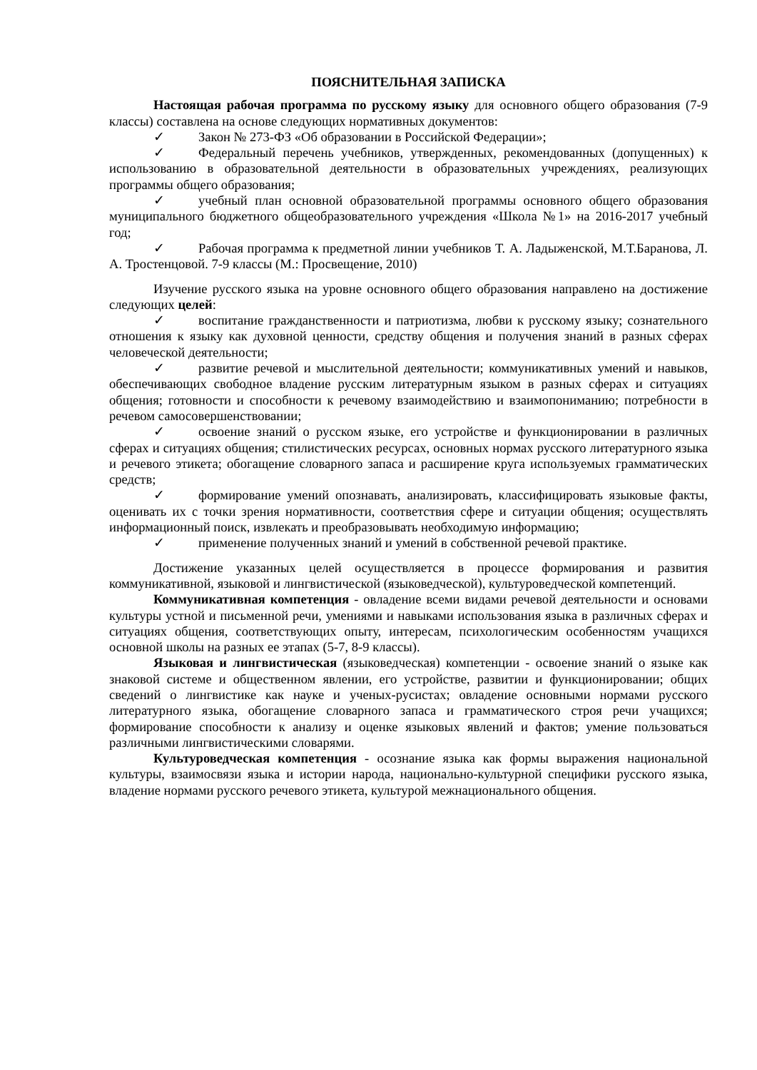ПОЯСНИТЕЛЬНАЯ ЗАПИСКА
Настоящая рабочая программа по русскому языку для основного общего образования (7-9 классы) составлена на основе следующих нормативных документов:
✓ Закон № 273-ФЗ «Об образовании в Российской Федерации»;
✓ Федеральный перечень учебников, утвержденных, рекомендованных (допущенных) к использованию в образовательной деятельности в образовательных учреждениях, реализующих программы общего образования;
✓ учебный план основной образовательной программы основного общего образования муниципального бюджетного общеобразовательного учреждения «Школа №1» на 2016-2017 учебный год;
✓ Рабочая программа к предметной линии учебников Т. А. Ладыженской, М.Т.Баранова, Л. А. Тростенцовой. 7-9 классы (М.: Просвещение, 2010)
Изучение русского языка на уровне основного общего образования направлено на достижение следующих целей:
✓ воспитание гражданственности и патриотизма, любви к русскому языку; сознательного отношения к языку как духовной ценности, средству общения и получения знаний в разных сферах человеческой деятельности;
✓ развитие речевой и мыслительной деятельности; коммуникативных умений и навыков, обеспечивающих свободное владение русским литературным языком в разных сферах и ситуациях общения; готовности и способности к речевому взаимодействию и взаимопониманию; потребности в речевом самосовершенствовании;
✓ освоение знаний о русском языке, его устройстве и функционировании в различных сферах и ситуациях общения; стилистических ресурсах, основных нормах русского литературного языка и речевого этикета; обогащение словарного запаса и расширение круга используемых грамматических средств;
✓ формирование умений опознавать, анализировать, классифицировать языковые факты, оценивать их с точки зрения нормативности, соответствия сфере и ситуации общения; осуществлять информационный поиск, извлекать и преобразовывать необходимую информацию;
✓ применение полученных знаний и умений в собственной речевой практике.
Достижение указанных целей осуществляется в процессе формирования и развития коммуникативной, языковой и лингвистической (языковедческой), культуроведческой компетенций.
Коммуникативная компетенция - овладение всеми видами речевой деятельности и основами культуры устной и письменной речи, умениями и навыками использования языка в различных сферах и ситуациях общения, соответствующих опыту, интересам, психологическим особенностям учащихся основной школы на разных ее этапах (5-7, 8-9 классы).
Языковая и лингвистическая (языковедческая) компетенции - освоение знаний о языке как знаковой системе и общественном явлении, его устройстве, развитии и функционировании; общих сведений о лингвистике как науке и ученых-русистах; овладение основными нормами русского литературного языка, обогащение словарного запаса и грамматического строя речи учащихся; формирование способности к анализу и оценке языковых явлений и фактов; умение пользоваться различными лингвистическими словарями.
Культуроведческая компетенция - осознание языка как формы выражения национальной культуры, взаимосвязи языка и истории народа, национально-культурной специфики русского языка, владение нормами русского речевого этикета, культурой межнационального общения.